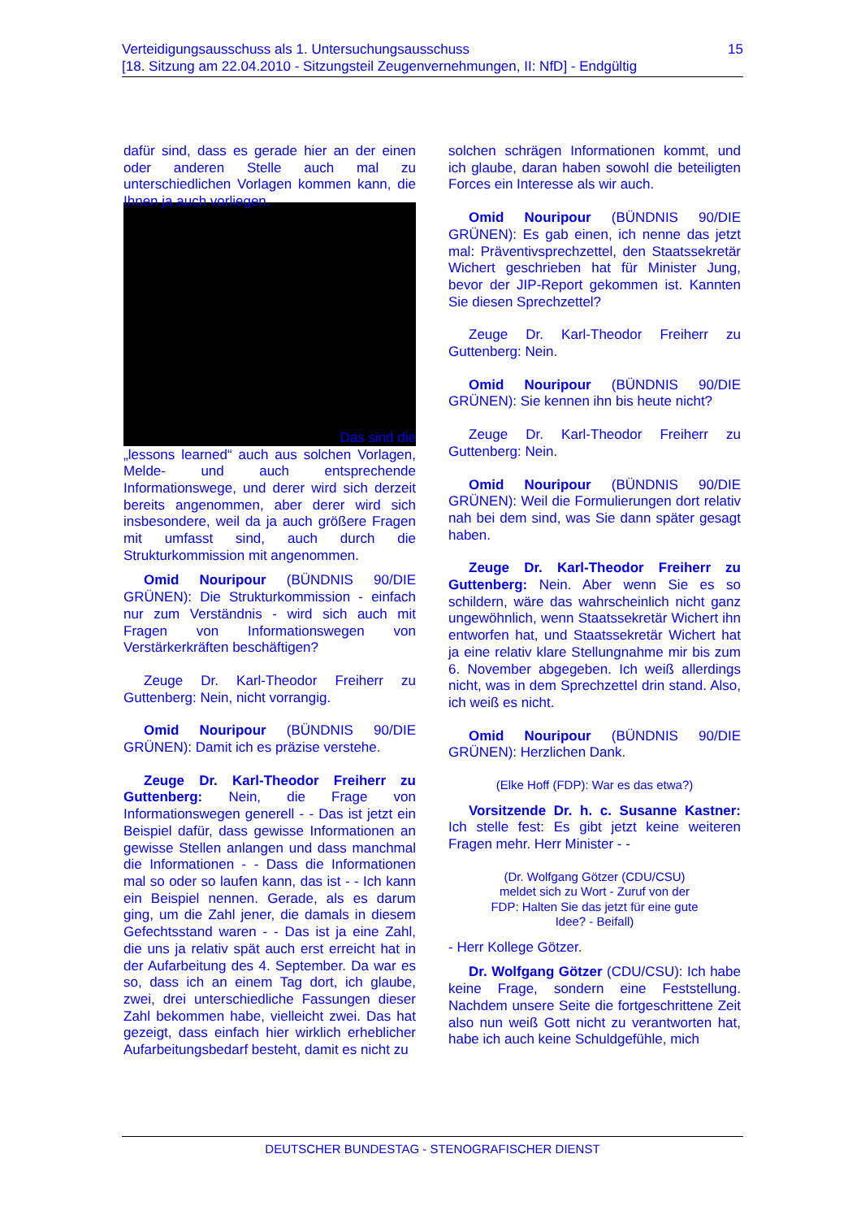15 Verteidigungsausschuss als 1. Untersuchungsausschuss
[18. Sitzung am 22.04.2010 - Sitzungsteil Zeugenvernehmungen, II: NfD] - Endgültig
dafür sind, dass es gerade hier an der einen oder anderen Stelle auch mal zu unterschiedlichen Vorlagen kommen kann, die Ihnen ja auch vorliegen.
Das sind die
„lessons learned“ auch aus solchen Vorlagen, Melde- und auch entsprechende Informationswege, und derer wird sich derzeit bereits angenommen, aber derer wird sich insbesondere, weil da ja auch größere Fragen mit umfasst sind, auch durch die Strukturkommission mit angenommen.
Omid Nouripour (BÜNDNIS 90/DIE GRÜNEN): Die Strukturkommission - einfach nur zum Verständnis - wird sich auch mit Fragen von Informationswegen von Verstärkerkräften beschäftigen?
Zeuge Dr. Karl-Theodor Freiherr zu Guttenberg: Nein, nicht vorrangig.
Omid Nouripour (BÜNDNIS 90/DIE GRÜNEN): Damit ich es präzise verstehe.
Zeuge Dr. Karl-Theodor Freiherr zu Guttenberg: Nein, die Frage von Informationswegen generell - - Das ist jetzt ein Beispiel dafür, dass gewisse Informationen an gewisse Stellen anlangen und dass manchmal die Informationen - - Dass die Informationen mal so oder so laufen kann, das ist - - Ich kann ein Beispiel nennen. Gerade, als es darum ging, um die Zahl jener, die damals in diesem Gefechtsstand waren - - Das ist ja eine Zahl, die uns ja relativ spät auch erst erreicht hat in der Aufarbeitung des 4. September. Da war es so, dass ich an einem Tag dort, ich glaube, zwei, drei unterschiedliche Fassungen dieser Zahl bekommen habe, vielleicht zwei. Das hat gezeigt, dass einfach hier wirklich erheblicher Aufarbeitungsbedarf besteht, damit es nicht zu
solchen schrägen Informationen kommt, und ich glaube, daran haben sowohl die beteiligten Forces ein Interesse als wir auch.
Omid Nouripour (BÜNDNIS 90/DIE GRÜNEN): Es gab einen, ich nenne das jetzt mal: Präventivsprechzettel, den Staatssekretär Wichert geschrieben hat für Minister Jung, bevor der JIP-Report gekommen ist. Kannten Sie diesen Sprechzettel?
Zeuge Dr. Karl-Theodor Freiherr zu Guttenberg: Nein.
Omid Nouripour (BÜNDNIS 90/DIE GRÜNEN): Sie kennen ihn bis heute nicht?
Zeuge Dr. Karl-Theodor Freiherr zu Guttenberg: Nein.
Omid Nouripour (BÜNDNIS 90/DIE GRÜNEN): Weil die Formulierungen dort relativ nah bei dem sind, was Sie dann später gesagt haben.
Zeuge Dr. Karl-Theodor Freiherr zu Guttenberg: Nein. Aber wenn Sie es so schildern, wäre das wahrscheinlich nicht ganz ungewöhnlich, wenn Staatssekretär Wichert ihn entworfen hat, und Staatssekretär Wichert hat ja eine relativ klare Stellungnahme mir bis zum 6. November abgegeben. Ich weiß allerdings nicht, was in dem Sprechzettel drin stand. Also, ich weiß es nicht.
Omid Nouripour (BÜNDNIS 90/DIE GRÜNEN): Herzlichen Dank.
(Elke Hoff (FDP): War es das etwa?)
Vorsitzende Dr. h. c. Susanne Kastner: Ich stelle fest: Es gibt jetzt keine weiteren Fragen mehr. Herr Minister - -
(Dr. Wolfgang Götzer (CDU/CSU) meldet sich zu Wort - Zuruf von der FDP: Halten Sie das jetzt für eine gute Idee? - Beifall)
- Herr Kollege Götzer.
Dr. Wolfgang Götzer (CDU/CSU): Ich habe keine Frage, sondern eine Feststellung. Nachdem unsere Seite die fortgeschrittene Zeit also nun weiß Gott nicht zu verantworten hat, habe ich auch keine Schuldgefühle, mich
DEUTSCHER BUNDESTAG - STENOGRAFISCHER DIENST